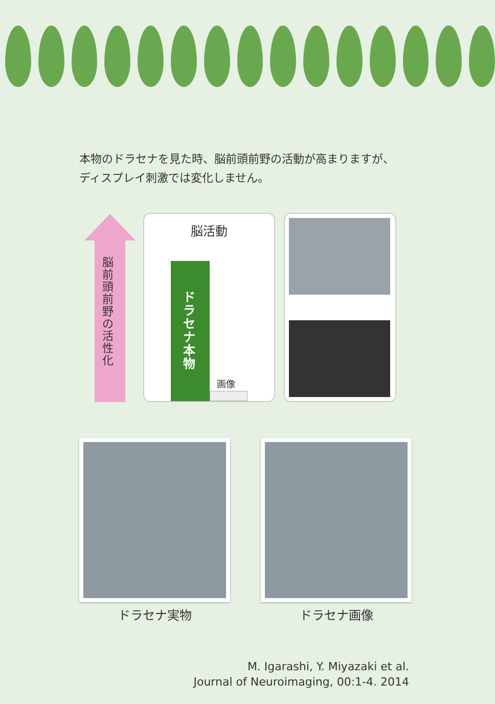本物のドラセナを見た時、脳前頭前野の活動が高まりますが、
ディスプレイ刺激では変化しません。
脳前頭前野の活性化
脳活動
ドラセナ本物
画像
ドラセナ実物 ドラセナ画像
M. Igarashi, Y. Miyazaki et al.
Journal of Neuroimaging, 00:1-4. 2014